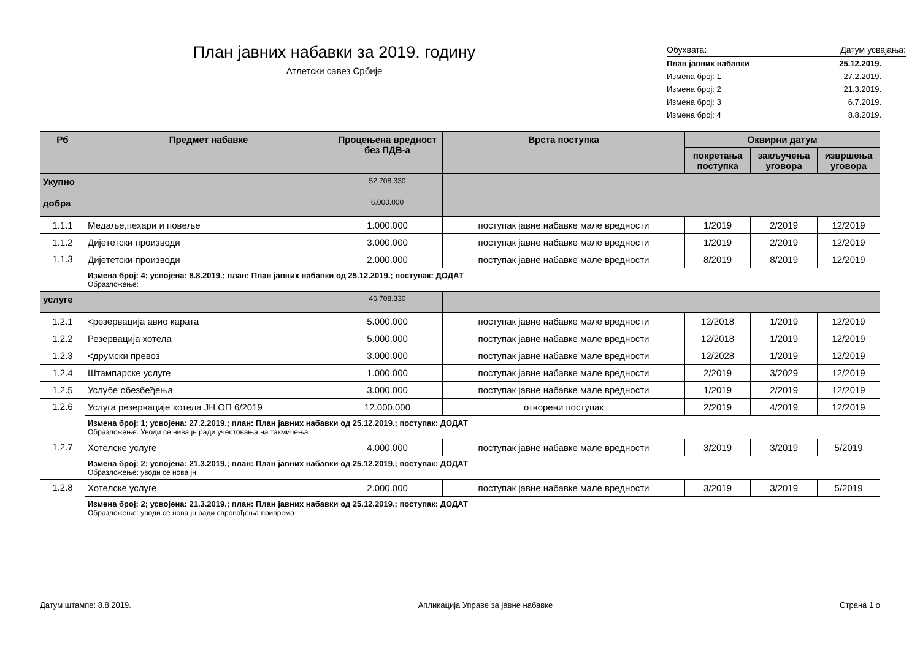План јавних набавки за 2019. годину
Атлетски савез Србије
| Обухвата: | Датум усвајања: |
| План јавних набавки | 25.12.2019. |
| Измена број: 1 | 27.2.2019. |
| Измена број: 2 | 21.3.2019. |
| Измена број: 3 | 6.7.2019. |
| Измена број: 4 | 8.8.2019. |
| Рб | Предмет набавке | Процењена вредност без ПДВ-а | Врста поступка | Оквирни датум | | |
| --- | --- | --- | --- | --- | --- | --- |
| | | | | покретања поступка | закључења уговора | извршења уговора |
| Укупно | | 52.708.330 | | | | |
| добра | | 6.000.000 | | | | |
| 1.1.1 | Медаље,пехари и повеље | 1.000.000 | поступак јавне набавке мале вредности | 1/2019 | 2/2019 | 12/2019 |
| 1.1.2 | Дијететски производи | 3.000.000 | поступак јавне набавке мале вредности | 1/2019 | 2/2019 | 12/2019 |
| 1.1.3 | Дијететски производи | 2.000.000 | поступак јавне набавке мале вредности | 8/2019 | 8/2019 | 12/2019 |
| | Измена број: 4; усвојена: 8.8.2019.; план: План јавних набавки од 25.12.2019.; поступак: ДОДАТ Образложење: | | | | | |
| услуге | | 46.708.330 | | | | |
| 1.2.1 | <резервација авио карата | 5.000.000 | поступак јавне набавке мале вредности | 12/2018 | 1/2019 | 12/2019 |
| 1.2.2 | Резервација хотела | 5.000.000 | поступак јавне набавке мале вредности | 12/2018 | 1/2019 | 12/2019 |
| 1.2.3 | <друмски превоз | 3.000.000 | поступак јавне набавке мале вредности | 12/2028 | 1/2019 | 12/2019 |
| 1.2.4 | Штампарске услуге | 1.000.000 | поступак јавне набавке мале вредности | 2/2019 | 3/2029 | 12/2019 |
| 1.2.5 | Услубе обезбеђења | 3.000.000 | поступак јавне набавке мале вредности | 1/2019 | 2/2019 | 12/2019 |
| 1.2.6 | Услуга резервације хотела ЈН ОП 6/2019 | 12.000.000 | отворени поступак | 2/2019 | 4/2019 | 12/2019 |
| | Измена број: 1; усвојена: 27.2.2019.; план: План јавних набавки од 25.12.2019.; поступак: ДОДАТ Образложење: Уводи се нива јн ради учестовања на такмичења | | | | | |
| 1.2.7 | Хотелске услуге | 4.000.000 | поступак јавне набавке мале вредности | 3/2019 | 3/2019 | 5/2019 |
| | Измена број: 2; усвојена: 21.3.2019.; план: План јавних набавки од 25.12.2019.; поступак: ДОДАТ Образложење: уводи се нова јн | | | | | |
| 1.2.8 | Хотелске услуге | 2.000.000 | поступак јавне набавке мале вредности | 3/2019 | 3/2019 | 5/2019 |
| | Измена број: 2; усвојена: 21.3.2019.; план: План јавних набавки од 25.12.2019.; поступак: ДОДАТ Образложење: уводи се нова јн ради спровођења припрема | | | | | |
Датум штампе: 8.8.2019. Апликација Управе за јавне набавке Страна 1 о